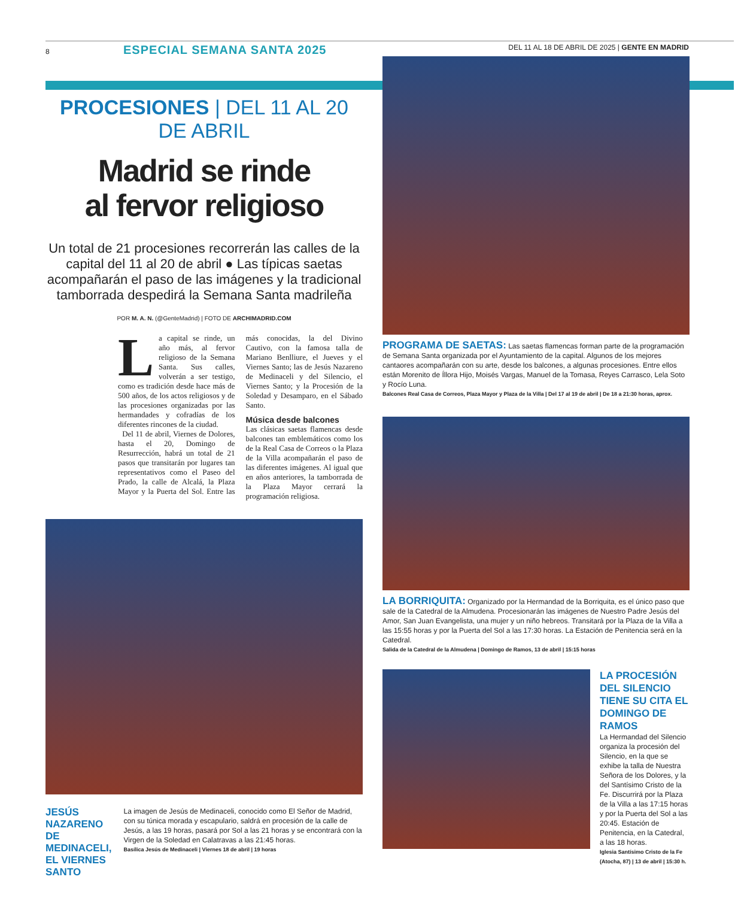8 ESPECIAL SEMANA SANTA 2025 DEL 11 AL 18 DE ABRIL DE 2025 | GENTE EN MADRID
PROCESIONES | DEL 11 AL 20 DE ABRIL
Madrid se rinde
al fervor religioso
Un total de 21 procesiones recorrerán las calles de la capital del 11 al 20 de abril ● Las típicas saetas acompañarán el paso de las imágenes y la tradicional tamborrada despedirá la Semana Santa madrileña
POR M. A. N. (@GenteMadrid) | FOTO DE ARCHIMADRID.COM
La capital se rinde, un año más, al fervor religioso de la Semana Santa. Sus calles, volverán a ser testigo, como es tradición desde hace más de 500 años, de los actos religiosos y de las procesiones organizadas por las hermandades y cofradías de los diferentes rincones de la ciudad.
Del 11 de abril, Viernes de Dolores, hasta el 20, Domingo de Resurrección, habrá un total de 21 pasos que transitarán por lugares tan representativos como el Paseo del Prado, la calle de Alcalá, la Plaza Mayor y la Puerta del Sol. Entre las más conocidas, la del Divino Cautivo, con la famosa talla de Mariano Benlliure, el Jueves y el Viernes Santo; las de Jesús Nazareno de Medinaceli y del Silencio, el Viernes Santo; y la Procesión de la Soledad y Desamparo, en el Sábado Santo.
Música desde balcones
Las clásicas saetas flamencas desde balcones tan emblemáticos como los de la Real Casa de Correos o la Plaza de la Villa acompañarán el paso de las diferentes imágenes. Al igual que en años anteriores, la tamborrada de la Plaza Mayor cerrará la programación religiosa.
JESÚS NAZARENO DE MEDINACELI, EL VIERNES SANTO
La imagen de Jesús de Medinaceli, conocido como El Señor de Madrid, con su túnica morada y escapulario, saldrá en procesión de la calle de Jesús, a las 19 horas, pasará por Sol a las 21 horas y se encontrará con la Virgen de la Soledad en Calatravas a las 21:45 horas.
Basílica Jesús de Medinaceli | Viernes 18 de abril | 19 horas
PROGRAMA DE SAETAS: Las saetas flamencas forman parte de la programación de Semana Santa organizada por el Ayuntamiento de la capital. Algunos de los mejores cantaores acompañarán con su arte, desde los balcones, a algunas procesiones. Entre ellos están Morenito de Íllora Hijo, Moisés Vargas, Manuel de la Tomasa, Reyes Carrasco, Lela Soto y Rocío Luna.
Balcones Real Casa de Correos, Plaza Mayor y Plaza de la Villa | Del 17 al 19 de abril | De 18 a 21:30 horas, aprox.
LA BORRIQUITA: Organizado por la Hermandad de la Borriquita, es el único paso que sale de la Catedral de la Almudena. Procesionarán las imágenes de Nuestro Padre Jesús del Amor, San Juan Evangelista, una mujer y un niño hebreos. Transitará por la Plaza de la Villa a las 15:55 horas y por la Puerta del Sol a las 17:30 horas. La Estación de Penitencia será en la Catedral.
Salida de la Catedral de la Almudena | Domingo de Ramos, 13 de abril | 15:15 horas
LA PROCESIÓN DEL SILENCIO TIENE SU CITA EL DOMINGO DE RAMOS
La Hermandad del Silencio organiza la procesión del Silencio, en la que se exhibe la talla de Nuestra Señora de los Dolores, y la del Santísimo Cristo de la Fe. Discurrirá por la Plaza de la Villa a las 17:15 horas y por la Puerta del Sol a las 20:45. Estación de Penitencia, en la Catedral, a las 18 horas.
Iglesia Santísimo Cristo de la Fe (Atocha, 87) | 13 de abril | 15:30 h.